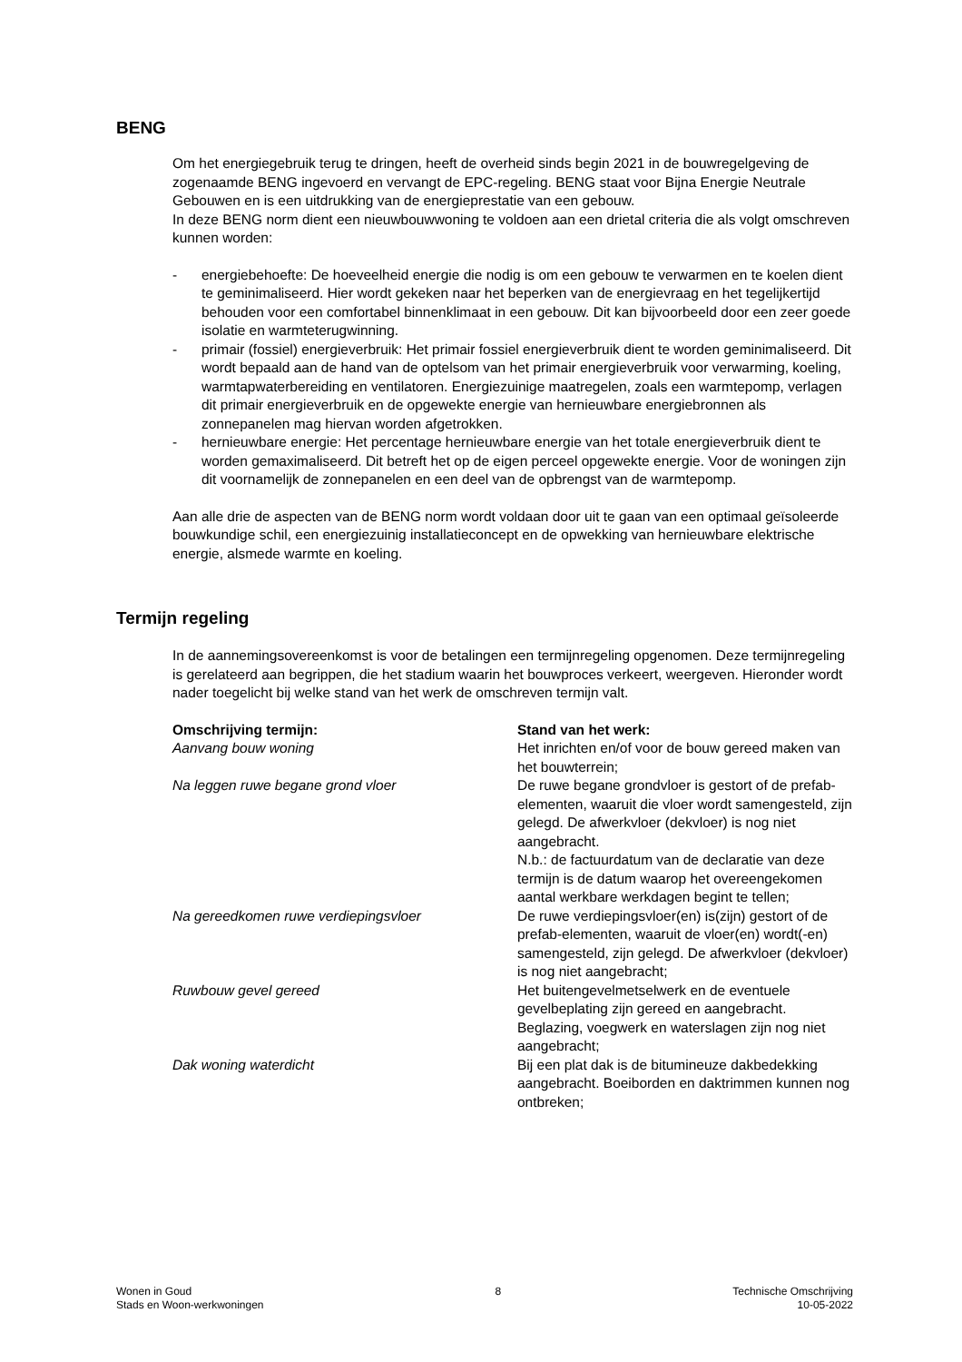BENG
Om het energiegebruik terug te dringen, heeft de overheid sinds begin 2021 in de bouwregelgeving de zogenaamde BENG ingevoerd en vervangt de EPC-regeling. BENG staat voor Bijna Energie Neutrale Gebouwen en is een uitdrukking van de energieprestatie van een gebouw.
In deze BENG norm dient een nieuwbouwwoning te voldoen aan een drietal criteria die als volgt omschreven kunnen worden:
- energiebehoefte: De hoeveelheid energie die nodig is om een gebouw te verwarmen en te koelen dient te geminimaliseerd. Hier wordt gekeken naar het beperken van de energievraag en het tegelijkertijd behouden voor een comfortabel binnenklimaat in een gebouw. Dit kan bijvoorbeeld door een zeer goede isolatie en warmteterugwinning.
- primair (fossiel) energieverbruik: Het primair fossiel energieverbruik dient te worden geminimaliseerd. Dit wordt bepaald aan de hand van de optelsom van het primair energieverbruik voor verwarming, koeling, warmtapwaterbereiding en ventilatoren. Energiezuinige maatregelen, zoals een warmtepomp, verlagen dit primair energieverbruik en de opgewekte energie van hernieuwbare energiebronnen als zonnepanelen mag hiervan worden afgetrokken.
- hernieuwbare energie: Het percentage hernieuwbare energie van het totale energieverbruik dient te worden gemaximaliseerd. Dit betreft het op de eigen perceel opgewekte energie. Voor de woningen zijn dit voornamelijk de zonnepanelen en een deel van de opbrengst van de warmtepomp.
Aan alle drie de aspecten van de BENG norm wordt voldaan door uit te gaan van een optimaal geïsoleerde bouwkundige schil, een energiezuinig installatieconcept en de opwekking van hernieuwbare elektrische energie, alsmede warmte en koeling.
Termijn regeling
In de aannemingsovereenkomst is voor de betalingen een termijnregeling opgenomen. Deze termijnregeling is gerelateerd aan begrippen, die het stadium waarin het bouwproces verkeert, weergeven. Hieronder wordt nader toegelicht bij welke stand van het werk de omschreven termijn valt.
| Omschrijving termijn: | Stand van het werk: |
| --- | --- |
| Aanvang bouw woning | Het inrichten en/of voor de bouw gereed maken van het bouwterrein; |
| Na leggen ruwe begane grond vloer | De ruwe begane grondvloer is gestort of de prefab-elementen, waaruit die vloer wordt samengesteld, zijn gelegd. De afwerkvloer (dekvloer) is nog niet aangebracht. N.b.: de factuurdatum van de declaratie van deze termijn is de datum waarop het overeengekomen aantal werkbare werkdagen begint te tellen; |
| Na gereedkomen ruwe verdiepingsvloer | De ruwe verdiepingsvloer(en) is(zijn) gestort of de prefab-elementen, waaruit de vloer(en) wordt(-en) samengesteld, zijn gelegd. De afwerkvloer (dekvloer) is nog niet aangebracht; |
| Ruwbouw gevel gereed | Het buitengevelmetselwerk en de eventuele gevelbeplating zijn gereed en aangebracht. Beglazing, voegwerk en waterslagen zijn nog niet aangebracht; |
| Dak woning waterdicht | Bij een plat dak is de bitumineuze dakbedekking aangebracht. Boeiborden en daktrimmen kunnen nog ontbreken; |
Wonen in Goud
Stads en Woon-werkwoningen
8 Technische Omschrijving
10-05-2022